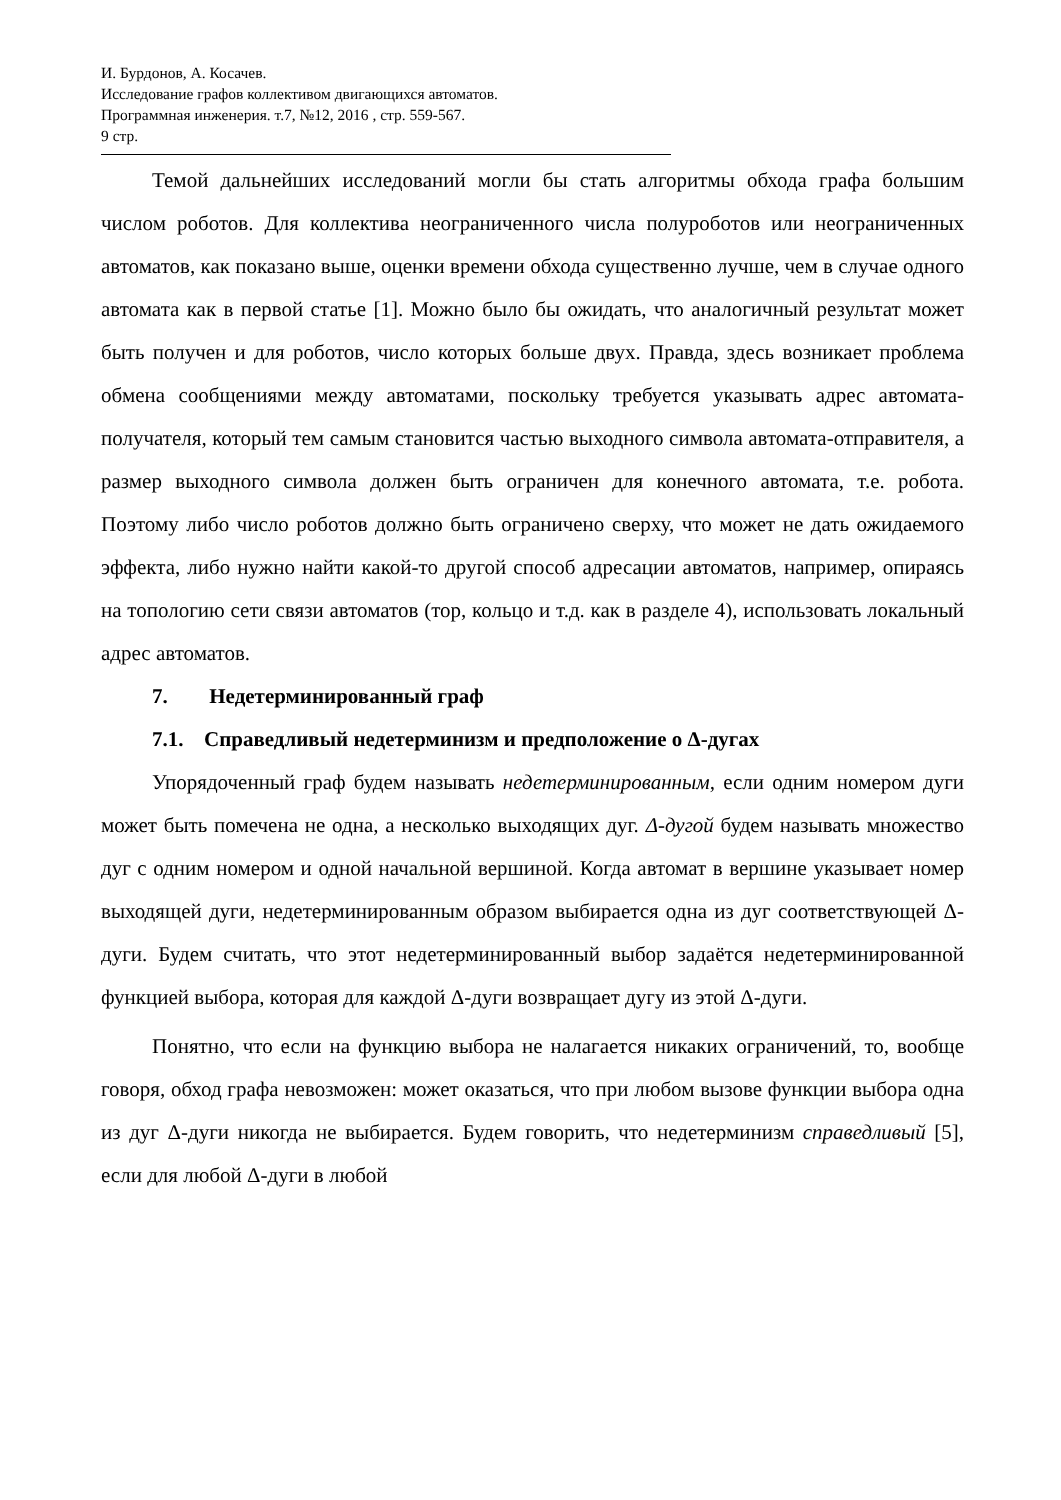И. Бурдонов, А. Косачев.
Исследование графов коллективом двигающихся автоматов.
Программная инженерия. т.7, №12, 2016 , стр. 559-567.
9 стр.
Темой дальнейших исследований могли бы стать алгоритмы обхода графа большим числом роботов. Для коллектива неограниченного числа полуроботов или неограниченных автоматов, как показано выше, оценки времени обхода существенно лучше, чем в случае одного автомата как в первой статье [1]. Можно было бы ожидать, что аналогичный результат может быть получен и для роботов, число которых больше двух. Правда, здесь возникает проблема обмена сообщениями между автоматами, поскольку требуется указывать адрес автомата-получателя, который тем самым становится частью выходного символа автомата-отправителя, а размер выходного символа должен быть ограничен для конечного автомата, т.е. робота. Поэтому либо число роботов должно быть ограничено сверху, что может не дать ожидаемого эффекта, либо нужно найти какой-то другой способ адресации автоматов, например, опираясь на топологию сети связи автоматов (тор, кольцо и т.д. как в разделе 4), использовать локальный адрес автоматов.
7. Недетерминированный граф
7.1. Справедливый недетерминизм и предположение о Δ-дугах
Упорядоченный граф будем называть недетерминированным, если одним номером дуги может быть помечена не одна, а несколько выходящих дуг. Δ-дугой будем называть множество дуг с одним номером и одной начальной вершиной. Когда автомат в вершине указывает номер выходящей дуги, недетерминированным образом выбирается одна из дуг соответствующей Δ-дуги. Будем считать, что этот недетерминированный выбор задаётся недетерминированной функцией выбора, которая для каждой Δ-дуги возвращает дугу из этой Δ-дуги.
Понятно, что если на функцию выбора не налагается никаких ограничений, то, вообще говоря, обход графа невозможен: может оказаться, что при любом вызове функции выбора одна из дуг Δ-дуги никогда не выбирается. Будем говорить, что недетерминизм справедливый [5], если для любой Δ-дуги в любой